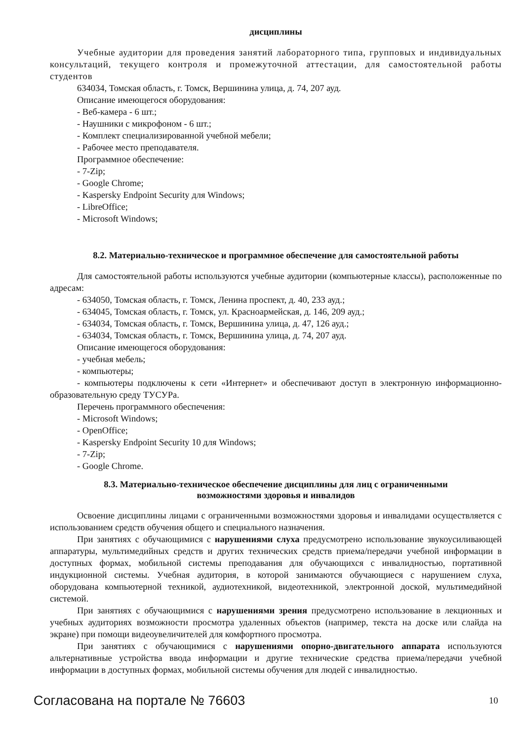дисциплины
Учебные аудитории для проведения занятий лабораторного типа, групповых и индивидуальных консультаций, текущего контроля и промежуточной аттестации, для самостоятельной работы студентов
634034, Томская область, г. Томск, Вершинина улица, д. 74, 207 ауд.
Описание имеющегося оборудования:
- Веб-камера - 6 шт.;
- Наушники с микрофоном - 6 шт.;
- Комплект специализированной учебной мебели;
- Рабочее место преподавателя.
Программное обеспечение:
- 7-Zip;
- Google Chrome;
- Kaspersky Endpoint Security для Windows;
- LibreOffice;
- Microsoft Windows;
8.2. Материально-техническое и программное обеспечение для самостоятельной работы
Для самостоятельной работы используются учебные аудитории (компьютерные классы), расположенные по адресам:
- 634050, Томская область, г. Томск, Ленина проспект, д. 40, 233 ауд.;
- 634045, Томская область, г. Томск, ул. Красноармейская, д. 146, 209 ауд.;
- 634034, Томская область, г. Томск, Вершинина улица, д. 47, 126 ауд.;
- 634034, Томская область, г. Томск, Вершинина улица, д. 74, 207 ауд.
Описание имеющегося оборудования:
- учебная мебель;
- компьютеры;
- компьютеры подключены к сети «Интернет» и обеспечивают доступ в электронную информационно-образовательную среду ТУСУРа.
Перечень программного обеспечения:
- Microsoft Windows;
- OpenOffice;
- Kaspersky Endpoint Security 10 для Windows;
- 7-Zip;
- Google Chrome.
8.3. Материально-техническое обеспечение дисциплины для лиц с ограниченными
возможностями здоровья и инвалидов
Освоение дисциплины лицами с ограниченными возможностями здоровья и инвалидами осуществляется с использованием средств обучения общего и специального назначения.
При занятиях с обучающимися с нарушениями слуха предусмотрено использование звукоусиливающей аппаратуры, мультимедийных средств и других технических средств приема/передачи учебной информации в доступных формах, мобильной системы преподавания для обучающихся с инвалидностью, портативной индукционной системы. Учебная аудитория, в которой занимаются обучающиеся с нарушением слуха, оборудована компьютерной техникой, аудиотехникой, видеотехникой, электронной доской, мультимедийной системой.
При занятиях с обучающимися с нарушениями зрения предусмотрено использование в лекционных и учебных аудиториях возможности просмотра удаленных объектов (например, текста на доске или слайда на экране) при помощи видеоувеличителей для комфортного просмотра.
При занятиях с обучающимися с нарушениями опорно-двигательного аппарата используются альтернативные устройства ввода информации и другие технические средства приема/передачи учебной информации в доступных формах, мобильной системы обучения для людей с инвалидностью.
Согласована на портале № 76603 10